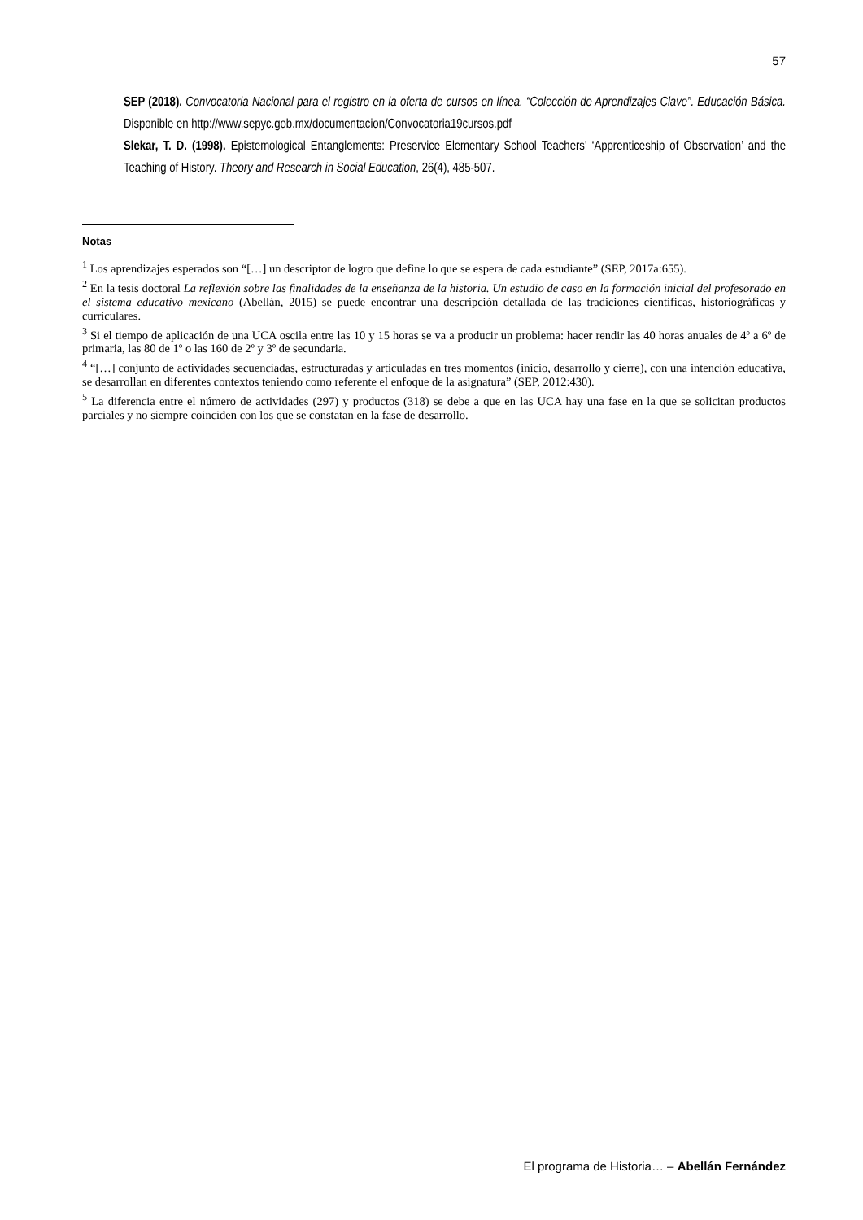57
SEP (2018). Convocatoria Nacional para el registro en la oferta de cursos en línea. “Colección de Aprendizajes Clave”. Educación Básica. Disponible en http://www.sepyc.gob.mx/documentacion/Convocatoria19cursos.pdf
Slekar, T. D. (1998). Epistemological Entanglements: Preservice Elementary School Teachers' ‘Apprenticeship of Observation’ and the Teaching of History. Theory and Research in Social Education, 26(4), 485-507.
Notas
<sup>1</sup> Los aprendizajes esperados son “[…] un descriptor de logro que define lo que se espera de cada estudiante” (SEP, 2017a:655).
<sup>2</sup> En la tesis doctoral La reflexión sobre las finalidades de la enseñanza de la historia. Un estudio de caso en la formación inicial del profesorado en el sistema educativo mexicano (Abellán, 2015) se puede encontrar una descripción detallada de las tradiciones científicas, historiográficas y curriculares.
<sup>3</sup> Si el tiempo de aplicación de una UCA oscila entre las 10 y 15 horas se va a producir un problema: hacer rendir las 40 horas anuales de 4º a 6º de primaria, las 80 de 1º o las 160 de 2º y 3º de secundaria.
<sup>4</sup> “[…] conjunto de actividades secuenciadas, estructuradas y articuladas en tres momentos (inicio, desarrollo y cierre), con una intención educativa, se desarrollan en diferentes contextos teniendo como referente el enfoque de la asignatura” (SEP, 2012:430).
<sup>5</sup> La diferencia entre el número de actividades (297) y productos (318) se debe a que en las UCA hay una fase en la que se solicitan productos parciales y no siempre coinciden con los que se constatan en la fase de desarrollo.
El programa de Historia… – Abellán Fernández